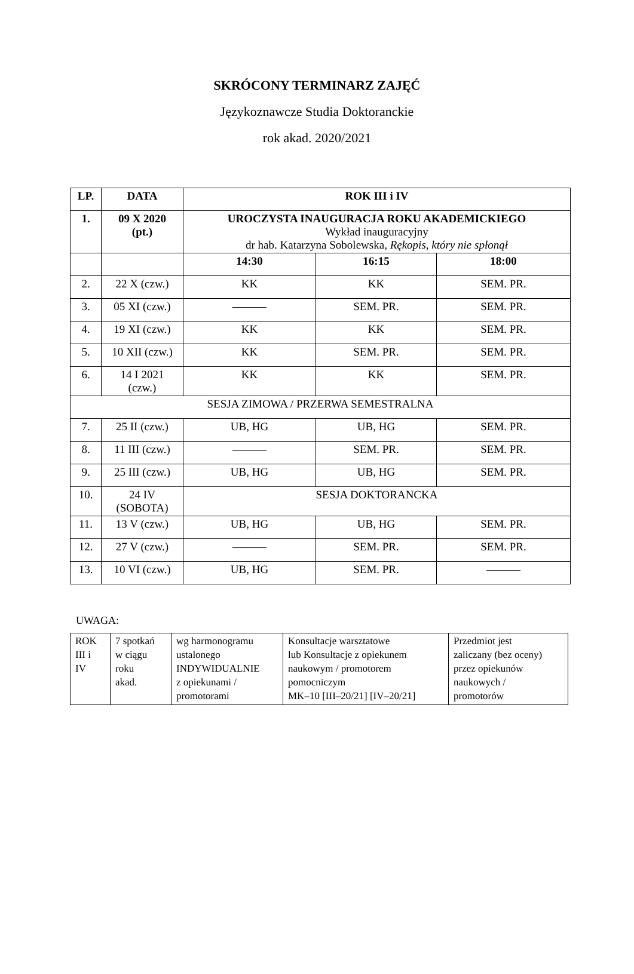SKRÓCONY TERMINARZ ZAJĘĆ
Językoznawcze Studia Doktoranckie
rok akad. 2020/2021
| LP. | DATA | ROK III i IV | | |
| --- | --- | --- | --- | --- |
| 1. | 09 X 2020 (pt.) | UROCZYSTA INAUGURACJA ROKU AKADEMICKIEGO Wykład inauguracyjny dr hab. Katarzyna Sobolewska, Rękopis, który nie spłonął | | |
| | | 14:30 | 16:15 | 18:00 |
| 2. | 22 X (czw.) | KK | KK | SEM. PR. |
| 3. | 05 XI (czw.) | ——— | SEM. PR. | SEM. PR. |
| 4. | 19 XI (czw.) | KK | KK | SEM. PR. |
| 5. | 10 XII (czw.) | KK | SEM. PR. | SEM. PR. |
| 6. | 14 I 2021 (czw.) | KK | KK | SEM. PR. |
| SESJA ZIMOWA / PRZERWA SEMESTRALNA | | | | |
| 7. | 25 II (czw.) | UB, HG | UB, HG | SEM. PR. |
| 8. | 11 III (czw.) | ——— | SEM. PR. | SEM. PR. |
| 9. | 25 III (czw.) | UB, HG | UB, HG | SEM. PR. |
| 10. | 24 IV (SOBOTA) | SESJA DOKTORANCKA | | |
| 11. | 13 V (czw.) | UB, HG | UB, HG | SEM. PR. |
| 12. | 27 V (czw.) | ——— | SEM. PR. | SEM. PR. |
| 13. | 10 VI (czw.) | UB, HG | SEM. PR. | ——— |
UWAGA:
| ROK III i IV | 7 spotkań w ciągu roku akad. | wg harmonogramu ustalonego INDYWIDUALNIE z opiekunami / promotorami | Konsultacje warsztatowe lub Konsultacje z opiekunem naukowym / promotorem pomocniczym MK–10 [III–20/21] [IV–20/21] | Przedmiot jest zaliczany (bez oceny) przez opiekunów naukowych / promotorów |